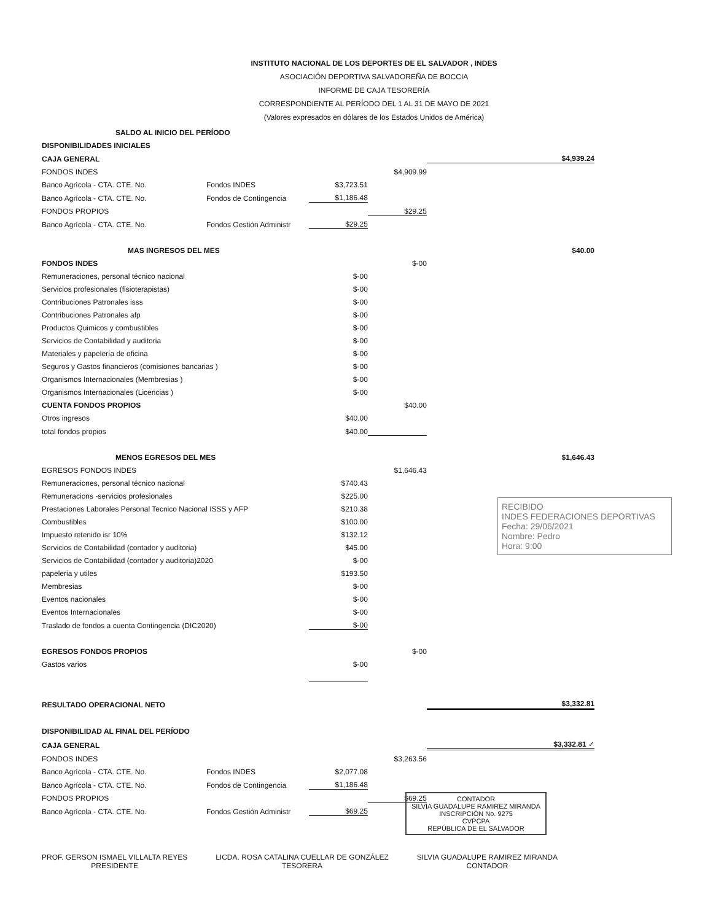INSTITUTO NACIONAL DE LOS DEPORTES DE EL SALVADOR , INDES
ASOCIACIÓN DEPORTIVA SALVADOREÑA DE BOCCIA
INFORME DE CAJA TESORERÍA
CORRESPONDIENTE AL PERÍODO DEL 1 AL 31 DE MAYO DE 2021
(Valores expresados en dólares de los Estados Unidos de América)
| SALDO AL INICIO DEL PERÍODO | | | | |
| DISPONIBILIDADES INICIALES | | | | |
| CAJA GENERAL | | | | $4,939.24 |
| FONDOS INDES | | | $4,909.99 | |
| Banco Agrícola - CTA. CTE. No. | Fondos INDES | $3,723.51 | | |
| Banco Agrícola - CTA. CTE. No. | Fondos de Contingencia | $1,186.48 | | |
| FONDOS PROPIOS | | | $29.25 | |
| Banco Agrícola - CTA. CTE. No. | Fondos Gestión Administr | $29.25 | | |
| MAS INGRESOS DEL MES | | | | $40.00 |
| FONDOS INDES | | | $-00 | |
| Remuneraciones, personal técnico nacional | | $-00 | | |
| Servicios profesionales (fisioterapistas) | | $-00 | | |
| Contribuciones Patronales isss | | $-00 | | |
| Contribuciones Patronales afp | | $-00 | | |
| Productos Quimicos y combustibles | | $-00 | | |
| Servicios de Contabilidad y auditoria | | $-00 | | |
| Materiales y papelería de oficina | | $-00 | | |
| Seguros y Gastos financieros (comisiones bancarias ) | | $-00 | | |
| Organismos Internacionales (Membresias ) | | $-00 | | |
| Organismos Internacionales (Licencias ) | | $-00 | | |
| CUENTA FONDOS PROPIOS | | | $40.00 | |
| Otros ingresos | | $40.00 | | |
| total fondos propios | | $40.00 | | |
| MENOS EGRESOS DEL MES | | | | $1,646.43 |
| EGRESOS FONDOS INDES | | | $1,646.43 | |
| Remuneraciones, personal técnico nacional | | $740.43 | | |
| Remuneracions -servicios profesionales | | $225.00 | | |
| Prestaciones Laborales Personal Tecnico Nacional ISSS y AFP | | $210.38 | | |
| Combustibles | | $100.00 | | |
| Impuesto retenido isr 10% | | $132.12 | | |
| Servicios de Contabilidad (contador y auditoria) | | $45.00 | | |
| Servicios de Contabilidad (contador y auditoria)2020 | | $-00 | | |
| papeleria y utiles | | $193.50 | | |
| Membresias | | $-00 | | |
| Eventos nacionales | | $-00 | | |
| Eventos Internacionales | | $-00 | | |
| Traslado de fondos a cuenta Contingencia (DIC2020) | | $-00 | | |
| EGRESOS FONDOS PROPIOS | | | $-00 | |
| Gastos varios | | $-00 | | |
| RESULTADO OPERACIONAL NETO | | | | $3,332.81 |
| DISPONIBILIDAD AL FINAL DEL PERÍODO | | | | |
| CAJA GENERAL | | | | $3,332.81 ✓ |
| FONDOS INDES | | | $3,263.56 | |
| Banco Agrícola - CTA. CTE. No. | Fondos INDES | $2,077.08 | | |
| Banco Agrícola - CTA. CTE. No. | Fondos de Contingencia | $1,186.48 | | |
| FONDOS PROPIOS | | | $69.25 | |
| Banco Agrícola - CTA. CTE. No. | Fondos Gestión Administr | $69.25 | | |
RECIBIDO
INDES FEDERACIONES DEPORTIVAS
Fecha: 29/06/2021
Nombre: Pedro
Hora: 9:00
CONTADOR
SILVIA GUADALUPE RAMIREZ MIRANDA
INSCRIPCIÓN No. 9275
CVPCPA
REPÚBLICA DE EL SALVADOR
PROF. GERSON ISMAEL VILLALTA REYES
PRESIDENTE
LICDA. ROSA CATALINA CUELLAR DE GONZÁLEZ
TESORERA
SILVIA GUADALUPE RAMIREZ MIRANDA
CONTADOR